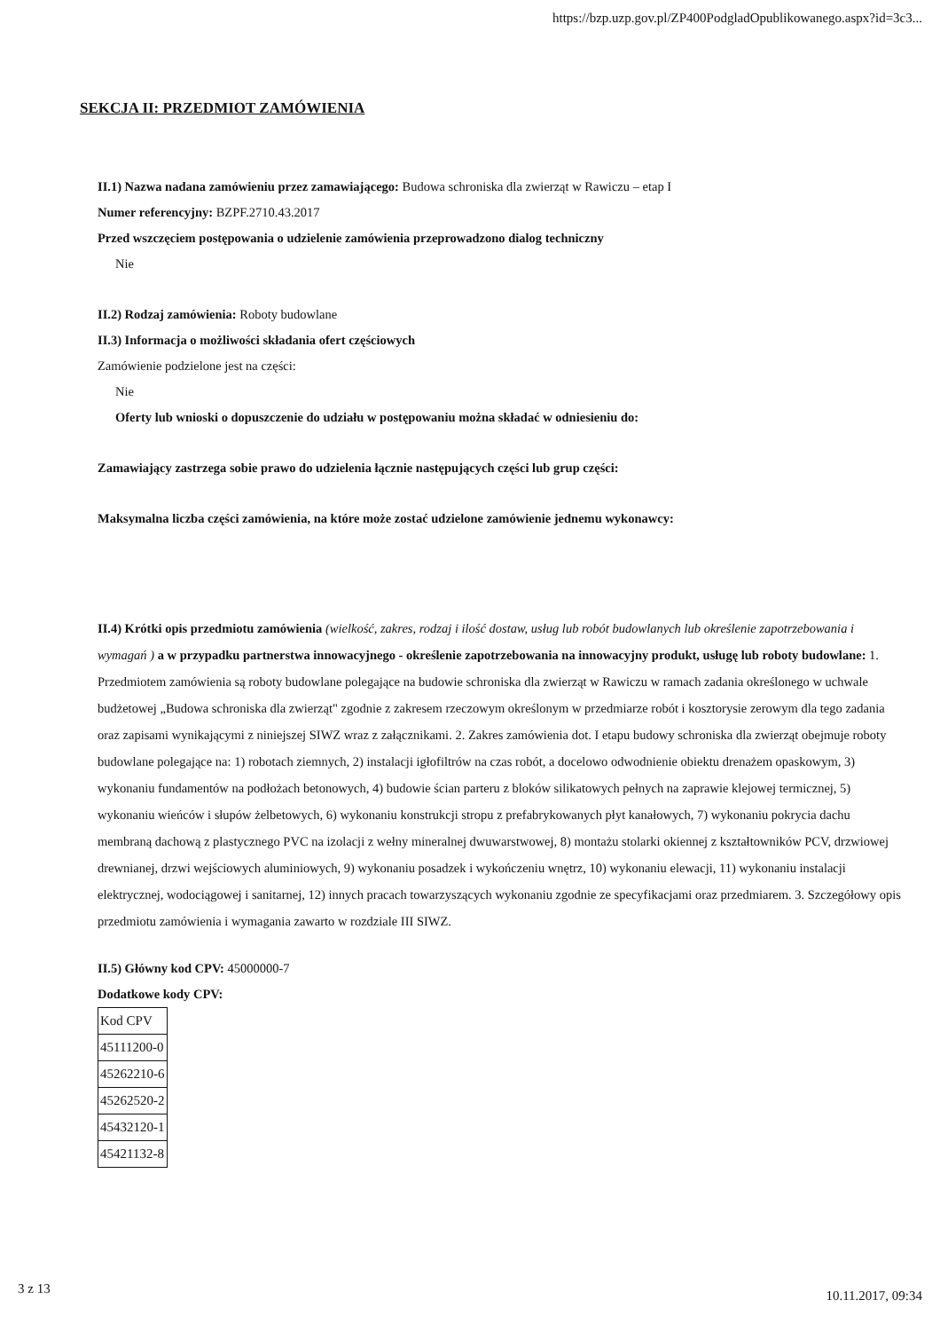https://bzp.uzp.gov.pl/ZP400PodgladOpublikowanego.aspx?id=3c3...
SEKCJA II: PRZEDMIOT ZAMÓWIENIA
II.1) Nazwa nadana zamówieniu przez zamawiającego: Budowa schroniska dla zwierząt w Rawiczu – etap I
Numer referencyjny: BZPF.2710.43.2017
Przed wszczęciem postępowania o udzielenie zamówienia przeprowadzono dialog techniczny
Nie
II.2) Rodzaj zamówienia: Roboty budowlane
II.3) Informacja o możliwości składania ofert częściowych
Zamówienie podzielone jest na części:
Nie
Oferty lub wnioski o dopuszczenie do udziału w postępowaniu można składać w odniesieniu do:
Zamawiający zastrzega sobie prawo do udzielenia łącznie następujących części lub grup części:
Maksymalna liczba części zamówienia, na które może zostać udzielone zamówienie jednemu wykonawcy:
II.4) Krótki opis przedmiotu zamówienia (wielkość, zakres, rodzaj i ilość dostaw, usług lub robót budowlanych lub określenie zapotrzebowania i wymagań ) a w przypadku partnerstwa innowacyjnego - określenie zapotrzebowania na innowacyjny produkt, usługę lub roboty budowlane: 1. Przedmiotem zamówienia są roboty budowlane polegające na budowie schroniska dla zwierząt w Rawiczu w ramach zadania określonego w uchwale budżetowej „Budowa schroniska dla zwierząt" zgodnie z zakresem rzeczowym określonym w przedmiarze robót i kosztorysie zerowym dla tego zadania oraz zapisami wynikającymi z niniejszej SIWZ wraz z załącznikami. 2. Zakres zamówienia dot. I etapu budowy schroniska dla zwierząt obejmuje roboty budowlane polegające na: 1) robotach ziemnych, 2) instalacji igłofiltrów na czas robót, a docelowo odwodnienie obiektu drenażem opaskowym, 3) wykonaniu fundamentów na podłożach betonowych, 4) budowie ścian parteru z bloków silikatowych pełnych na zaprawie klejowej termicznej, 5) wykonaniu wieńców i słupów żelbetowych, 6) wykonaniu konstrukcji stropu z prefabrykowanych płyt kanałowych, 7) wykonaniu pokrycia dachu membraną dachową z plastycznego PVC na izolacji z wełny mineralnej dwuwarstwowej, 8) montażu stolarki okiennej z kształtowników PCV, drzwiowej drewnianej, drzwi wejściowych aluminiowych, 9) wykonaniu posadzek i wykończeniu wnętrz, 10) wykonaniu elewacji, 11) wykonaniu instalacji elektrycznej, wodociągowej i sanitarnej, 12) innych pracach towarzyszących wykonaniu zgodnie ze specyfikacjami oraz przedmiarem. 3. Szczegółowy opis przedmiotu zamówienia i wymagania zawarto w rozdziale III SIWZ.
II.5) Główny kod CPV: 45000000-7
Dodatkowe kody CPV:
| Kod CPV |
| 45111200-0 |
| 45262210-6 |
| 45262520-2 |
| 45432120-1 |
| 45421132-8 |
3 z 13 10.11.2017, 09:34